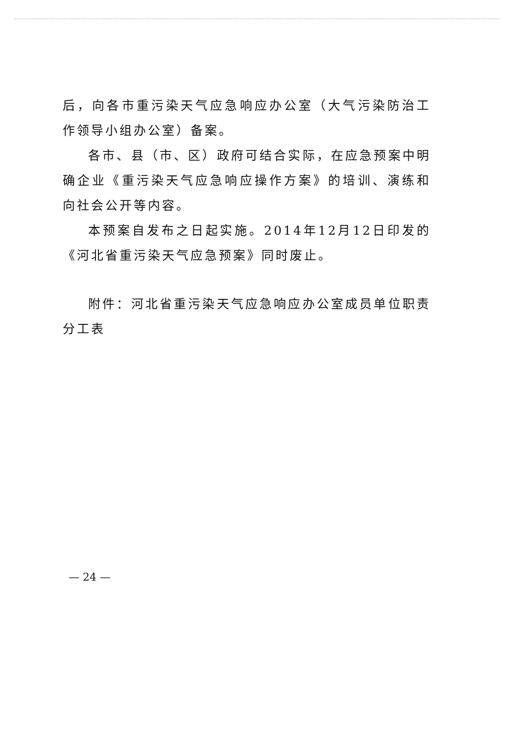后，向各市重污染天气应急响应办公室（大气污染防治工作领导小组办公室）备案。
各市、县（市、区）政府可结合实际，在应急预案中明确企业《重污染天气应急响应操作方案》的培训、演练和向社会公开等内容。
本预案自发布之日起实施。2014年12月12日印发的《河北省重污染天气应急预案》同时废止。
附件：河北省重污染天气应急响应办公室成员单位职责分工表
— 24 —